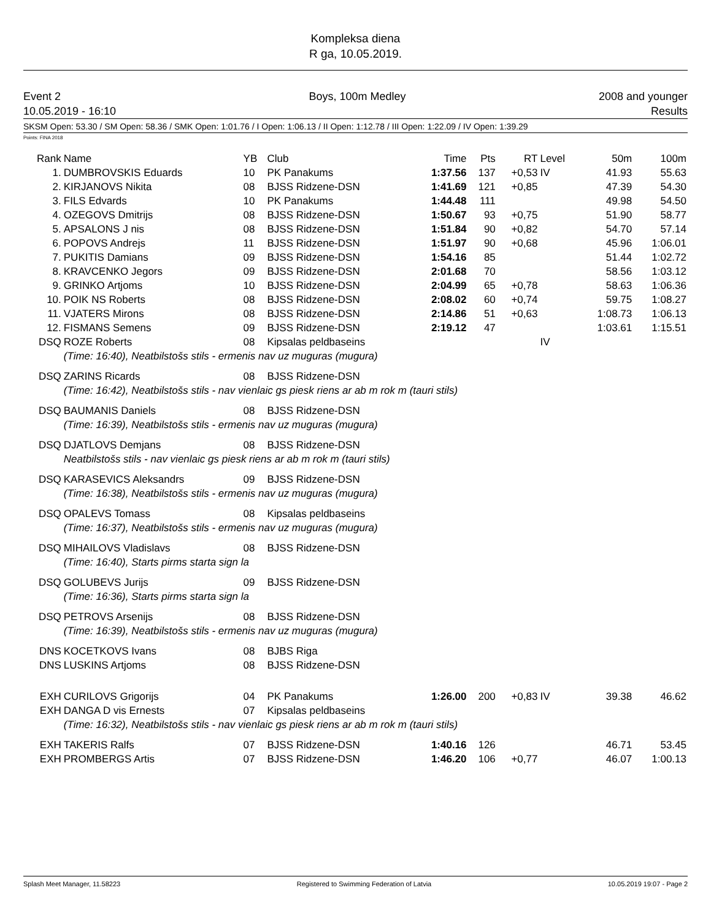Kompleksa diena
R ga, 10.05.2019.
Event 2
10.05.2019 - 16:10
Boys, 100m Medley 2008 and younger
Results
SKSM Open: 53.30 / SM Open: 58.36 / SMK Open: 1:01.76 / I Open: 1:06.13 / II Open: 1:12.78 / III Open: 1:22.09 / IV Open: 1:39.29
Points: FINA 2018
| Rank | Name | YB | Club | Time | Pts | RT | Level | 50m | 100m |
| --- | --- | --- | --- | --- | --- | --- | --- | --- | --- |
| 1. | DUMBROVSKIS Eduards | 10 | PK Panakums | 1:37.56 | 137 | +0,53 | IV | 41.93 | 55.63 |
| 2. | KIRJANOVS Nikita | 08 | BJSS Ridzene-DSN | 1:41.69 | 121 | +0,85 | | 47.39 | 54.30 |
| 3. | FILS Edvards | 10 | PK Panakums | 1:44.48 | 111 | | | 49.98 | 54.50 |
| 4. | OZEGOVS Dmitrijs | 08 | BJSS Ridzene-DSN | 1:50.67 | 93 | +0,75 | | 51.90 | 58.77 |
| 5. | APSALONS J nis | 08 | BJSS Ridzene-DSN | 1:51.84 | 90 | +0,82 | | 54.70 | 57.14 |
| 6. | POPOVS Andrejs | 11 | BJSS Ridzene-DSN | 1:51.97 | 90 | +0,68 | | 45.96 | 1:06.01 |
| 7. | PUKITIS Damians | 09 | BJSS Ridzene-DSN | 1:54.16 | 85 | | | 51.44 | 1:02.72 |
| 8. | KRAVCENKO Jegors | 09 | BJSS Ridzene-DSN | 2:01.68 | 70 | | | 58.56 | 1:03.12 |
| 9. | GRINKO Artjoms | 10 | BJSS Ridzene-DSN | 2:04.99 | 65 | +0,78 | | 58.63 | 1:06.36 |
| 10. | POIK NS Roberts | 08 | BJSS Ridzene-DSN | 2:08.02 | 60 | +0,74 | | 59.75 | 1:08.27 |
| 11. | VJATERS Mirons | 08 | BJSS Ridzene-DSN | 2:14.86 | 51 | +0,63 | | 1:08.73 | 1:06.13 |
| 12. | FISMANS Semens | 09 | BJSS Ridzene-DSN | 2:19.12 | 47 | | | 1:03.61 | 1:15.51 |
| DSQ | ROZE Roberts | 08 | Kipsalas peldbaseins | | | | IV | | |
| | (Time: 16:40), Neatbilstošs stils - ermenis nav uz muguras (mugura) | | | | | | | | |
| DSQ | ZARINS Ricards | 08 | BJSS Ridzene-DSN | | | | | | |
| | (Time: 16:42), Neatbilstošs stils - nav vienlaic gs piesk riens ar ab m rok m (tauri stils) | | | | | | | | |
| DSQ | BAUMANIS Daniels | 08 | BJSS Ridzene-DSN | | | | | | |
| | (Time: 16:39), Neatbilstošs stils - ermenis nav uz muguras (mugura) | | | | | | | | |
| DSQ | DJATLOVS Demjans | 08 | BJSS Ridzene-DSN | | | | | | |
| | Neatbilstošs stils - nav vienlaic gs piesk riens ar ab m rok m (tauri stils) | | | | | | | | |
| DSQ | KARASEVICS Aleksandrs | 09 | BJSS Ridzene-DSN | | | | | | |
| | (Time: 16:38), Neatbilstošs stils - ermenis nav uz muguras (mugura) | | | | | | | | |
| DSQ | OPALEVS Tomass | 08 | Kipsalas peldbaseins | | | | | | |
| | (Time: 16:37), Neatbilstošs stils - ermenis nav uz muguras (mugura) | | | | | | | | |
| DSQ | MIHAILOVS Vladislavs | 08 | BJSS Ridzene-DSN | | | | | | |
| | (Time: 16:40), Starts pirms starta sign la | | | | | | | | |
| DSQ | GOLUBEVS Jurijs | 09 | BJSS Ridzene-DSN | | | | | | |
| | (Time: 16:36), Starts pirms starta sign la | | | | | | | | |
| DSQ | PETROVS Arsenijs | 08 | BJSS Ridzene-DSN | | | | | | |
| | (Time: 16:39), Neatbilstošs stils - ermenis nav uz muguras (mugura) | | | | | | | | |
| DNS | KOCETKOVS Ivans | 08 | BJBS Riga | | | | | | |
| DNS | LUSKINS Artjoms | 08 | BJSS Ridzene-DSN | | | | | | |
| EXH | CURILOVS Grigorijs | 04 | PK Panakums | 1:26.00 | 200 | +0,83 | IV | 39.38 | 46.62 |
| EXH | DANGA D vis Ernests | 07 | Kipsalas peldbaseins | | | | | | |
| | (Time: 16:32), Neatbilstošs stils - nav vienlaic gs piesk riens ar ab m rok m (tauri stils) | | | | | | | | |
| EXH | TAKERIS Ralfs | 07 | BJSS Ridzene-DSN | 1:40.16 | 126 | | | 46.71 | 53.45 |
| EXH | PROMBERGS Artis | 07 | BJSS Ridzene-DSN | 1:46.20 | 106 | +0,77 | | 46.07 | 1:00.13 |
Splash Meet Manager, 11.58223 Registered to Swimming Federation of Latvia 10.05.2019 19:07 - Page 2